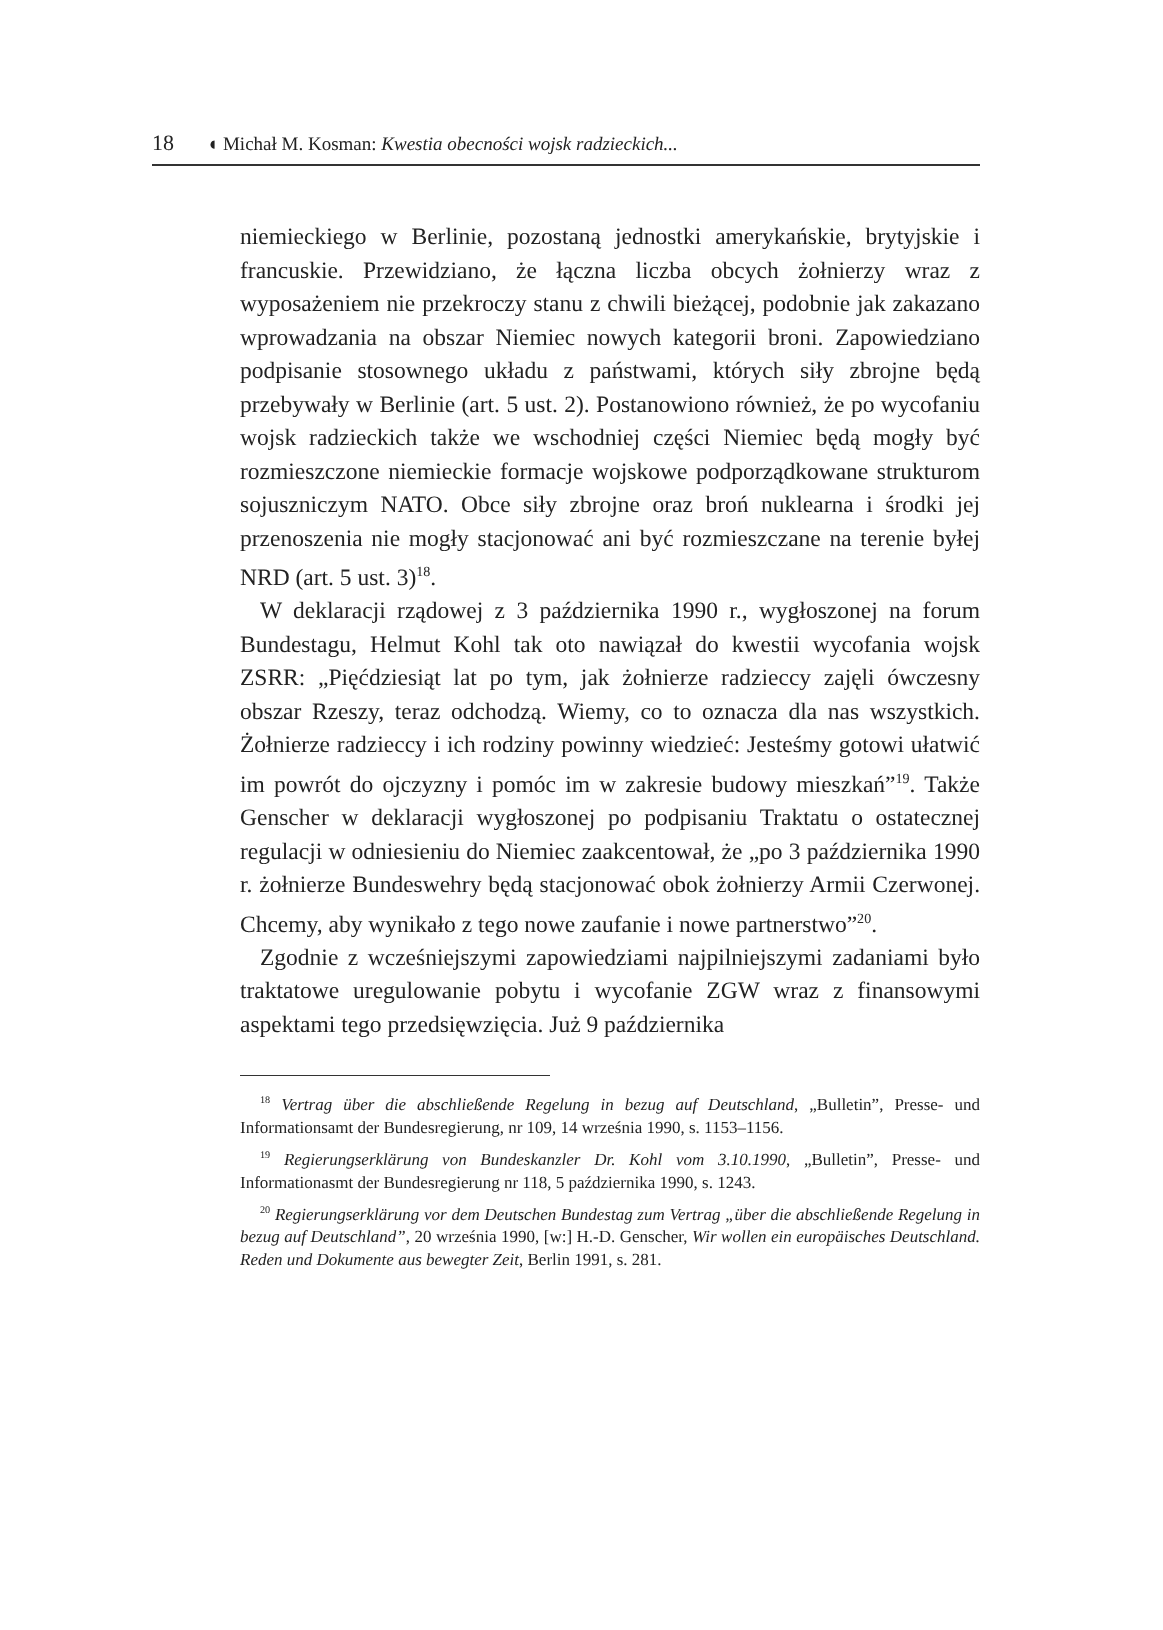18 ◖ Michał M. Kosman: Kwestia obecności wojsk radzieckich...
niemieckiego w Berlinie, pozostaną jednostki amerykańskie, brytyjskie i francuskie. Przewidziano, że łączna liczba obcych żołnierzy wraz z wyposażeniem nie przekroczy stanu z chwili bieżącej, podobnie jak zakazano wprowadzania na obszar Niemiec nowych kategorii broni. Zapowiedziano podpisanie stosownego układu z państwami, których siły zbrojne będą przebywały w Berlinie (art. 5 ust. 2). Postanowiono również, że po wycofaniu wojsk radzieckich także we wschodniej części Niemiec będą mogły być rozmieszczone niemieckie formacje wojskowe podporządkowane strukturom sojuszniczym NATO. Obce siły zbrojne oraz broń nuklearna i środki jej przenoszenia nie mogły stacjonować ani być rozmieszczane na terenie byłej NRD (art. 5 ust. 3)<sup>18</sup>.
W deklaracji rządowej z 3 października 1990 r., wygłoszonej na forum Bundestagu, Helmut Kohl tak oto nawiązał do kwestii wycofania wojsk ZSRR: „Pięćdziesiąt lat po tym, jak żołnierze radzieccy zajęli ówczesny obszar Rzeszy, teraz odchodzą. Wiemy, co to oznacza dla nas wszystkich. Żołnierze radzieccy i ich rodziny powinny wiedzieć: Jesteśmy gotowi ułatwić im powrót do ojczyzny i pomóc im w zakresie budowy mieszkań”<sup>19</sup>. Także Genscher w deklaracji wygłoszonej po podpisaniu Traktatu o ostatecznej regulacji w odniesieniu do Niemiec zaakcentował, że „po 3 października 1990 r. żołnierze Bundeswehry będą stacjonować obok żołnierzy Armii Czerwonej. Chcemy, aby wynikało z tego nowe zaufanie i nowe partnerstwo”<sup>20</sup>.
Zgodnie z wcześniejszymi zapowiedziami najpilniejszymi zadaniami było traktatowe uregulowanie pobytu i wycofanie ZGW wraz z finansowymi aspektami tego przedsięwzięcia. Już 9 października
<sup>18</sup> Vertrag über die abschließende Regelung in bezug auf Deutschland, „Bulletin”, Presse- und Informationsamt der Bundesregierung, nr 109, 14 września 1990, s. 1153–1156.
<sup>19</sup> Regierungserklärung von Bundeskanzler Dr. Kohl vom 3.10.1990, „Bulletin”, Presse- und Informationasmt der Bundesregierung nr 118, 5 października 1990, s. 1243.
<sup>20</sup> Regierungserklärung vor dem Deutschen Bundestag zum Vertrag „über die abschließende Regelung in bezug auf Deutschland”, 20 września 1990, [w:] H.-D. Genscher, Wir wollen ein europäisches Deutschland. Reden und Dokumente aus bewegter Zeit, Berlin 1991, s. 281.